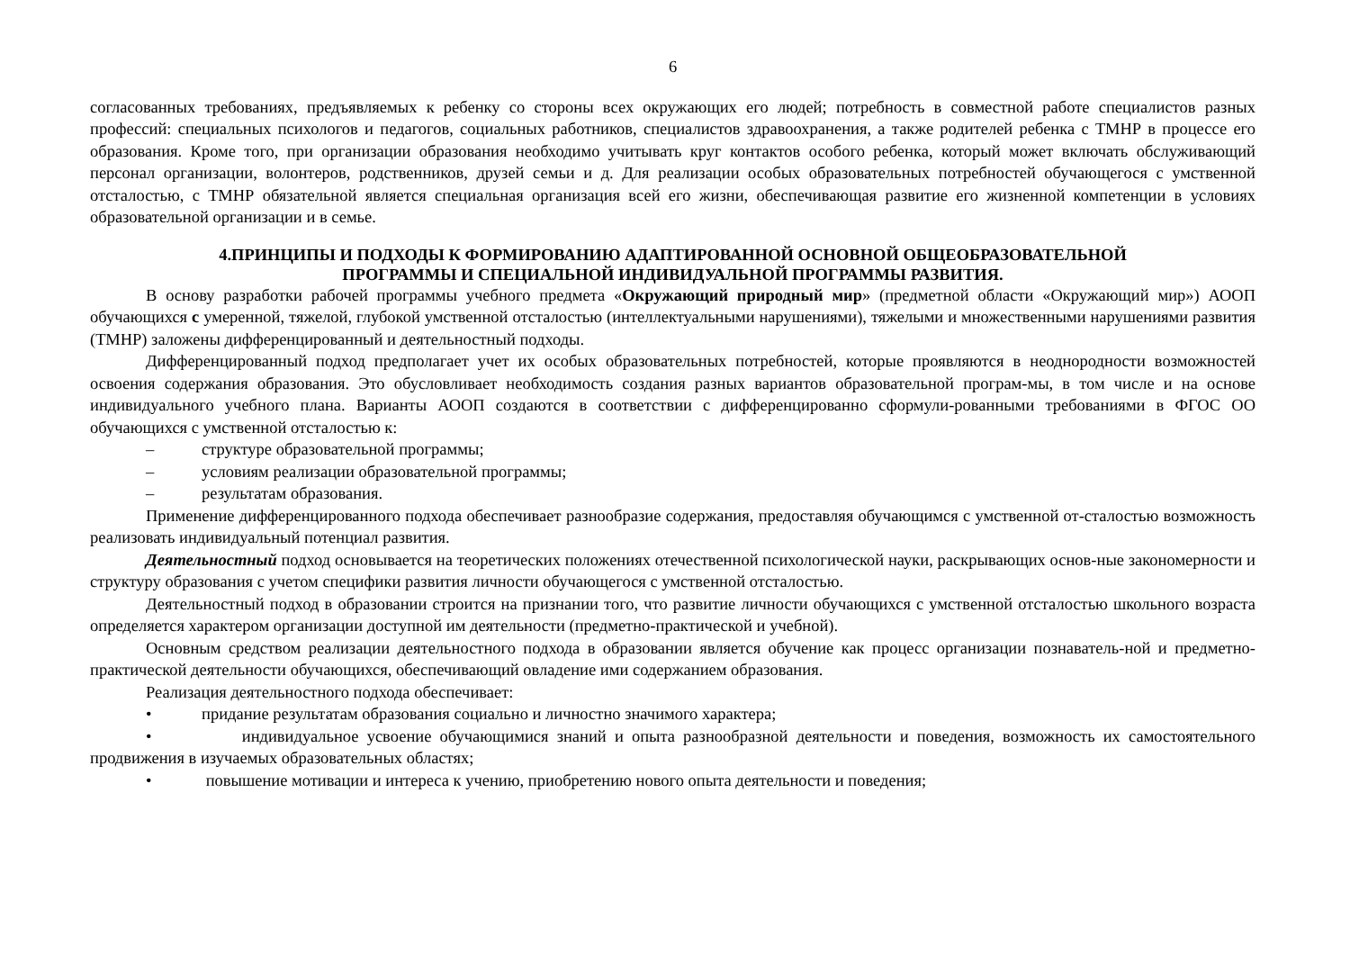6
согласованных требованиях, предъявляемых к ребенку со стороны всех окружающих его людей; потребность в совместной работе специалистов разных профессий: специальных психологов и педагогов, социальных работников, специалистов здравоохранения, а также родителей ребенка с ТМНР в процессе его образования. Кроме того, при организации образования необходимо учитывать круг контактов особого ребенка, который может включать обслуживающий персонал организации, волонтеров, родственников, друзей семьи и д. Для реализации особых образовательных потребностей обучающегося с умственной отсталостью, с ТМНР обязательной является специальная организация всей его жизни, обеспечивающая развитие его жизненной компетенции в условиях образовательной организации и в семье.
4.ПРИНЦИПЫ И ПОДХОДЫ К ФОРМИРОВАНИЮ АДАПТИРОВАННОЙ ОСНОВНОЙ ОБЩЕОБРАЗОВАТЕЛЬНОЙ
ПРОГРАММЫ И СПЕЦИАЛЬНОЙ ИНДИВИДУАЛЬНОЙ ПРОГРАММЫ РАЗВИТИЯ.
В основу разработки рабочей программы учебного предмета «Окружающий природный мир» (предметной области «Окружающий мир») АООП обучающихся с умеренной, тяжелой, глубокой умственной отсталостью (интеллектуальными нарушениями), тяжелыми и множественными нарушениями развития (ТМНР) заложены дифференцированный и деятельностный подходы.
Дифференцированный подход предполагает учет их особых образовательных потребностей, которые проявляются в неоднородности возможностей освоения содержания образования. Это обусловливает необходимость создания разных вариантов образовательной програм-мы, в том числе и на основе индивидуального учебного плана. Варианты АООП создаются в соответствии с дифференцированно сформули-рованными требованиями в ФГОС ОО обучающихся с умственной отсталостью к:
– структуре образовательной программы;
– условиям реализации образовательной программы;
– результатам образования.
Применение дифференцированного подхода обеспечивает разнообразие содержания, предоставляя обучающимся с умственной от-сталостью возможность реализовать индивидуальный потенциал развития.
Деятельностный подход основывается на теоретических положениях отечественной психологической науки, раскрывающих основ-ные закономерности и структуру образования с учетом специфики развития личности обучающегося с умственной отсталостью.
Деятельностный подход в образовании строится на признании того, что развитие личности обучающихся с умственной отсталостью школьного возраста определяется характером организации доступной им деятельности (предметно-практической и учебной).
Основным средством реализации деятельностного подхода в образовании является обучение как процесс организации познаватель-ной и предметно-практической деятельности обучающихся, обеспечивающий овладение ими содержанием образования.
Реализация деятельностного подхода обеспечивает:
• придание результатам образования социально и личностно значимого характера;
• индивидуальное усвоение обучающимися знаний и опыта разнообразной деятельности и поведения, возможность их самостоятельного продвижения в изучаемых образовательных областях;
• повышение мотивации и интереса к учению, приобретению нового опыта деятельности и поведения;